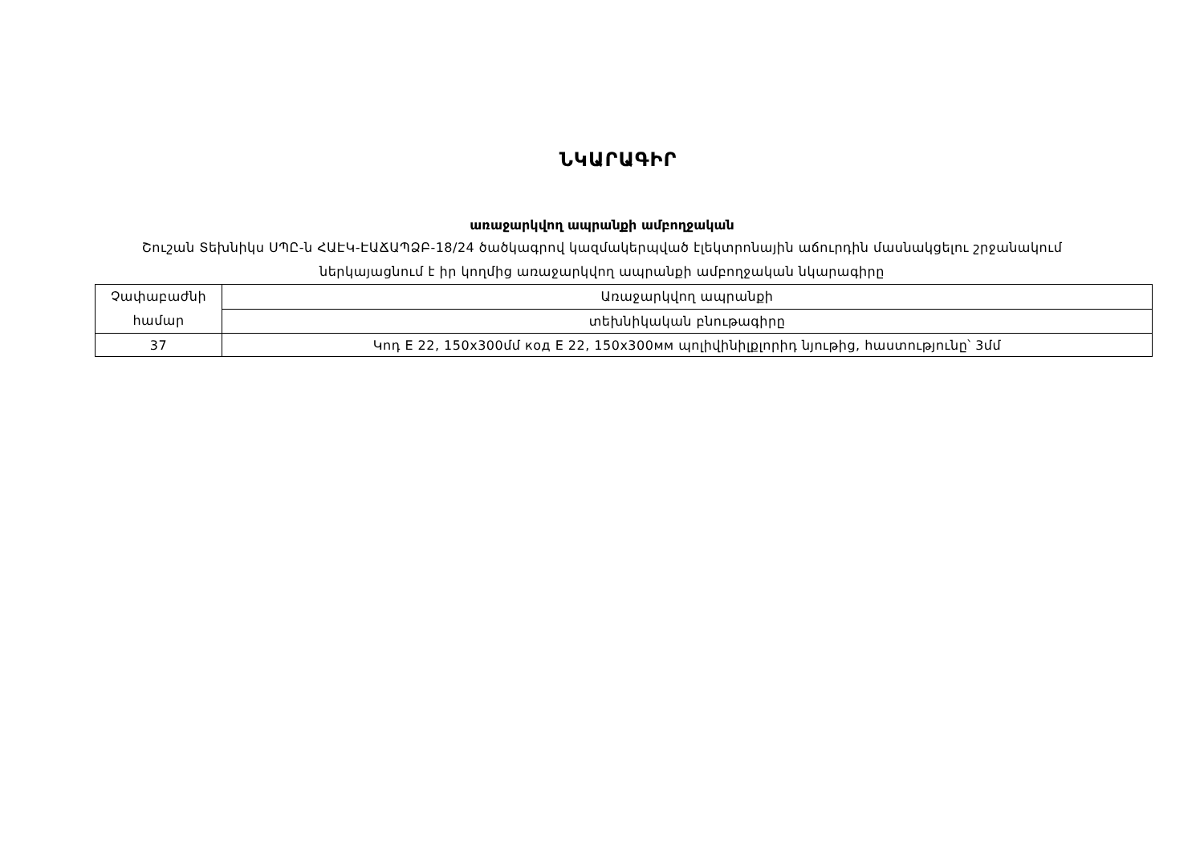ՆԿԱՐԱԳԻՐ
առաջարկվող ապրանքի ամբողջական
Շուշան Տեխնիկս ՍՊԸ-ն ՀԱԷԿ-ԷԱՃԱՊՁԲ-18/24 ծածկագրով կազմակերպված էլեկտրոնային աճուրդին մասնակցելու շրջանակում ներկայացնում է իր կողմից առաջարկվող ապրանքի ամբողջական նկարագիրը
| Չափաբաժնի համար | Առաջարկվող ապրանքի |
| | տեխնիկական բնութագիրը |
| 37 | Կոդ E 22, 150x300մմ код E 22, 150x300мм պոլիվինիլքլորիդ նյութից, հաստությունը՝ 3մմ |